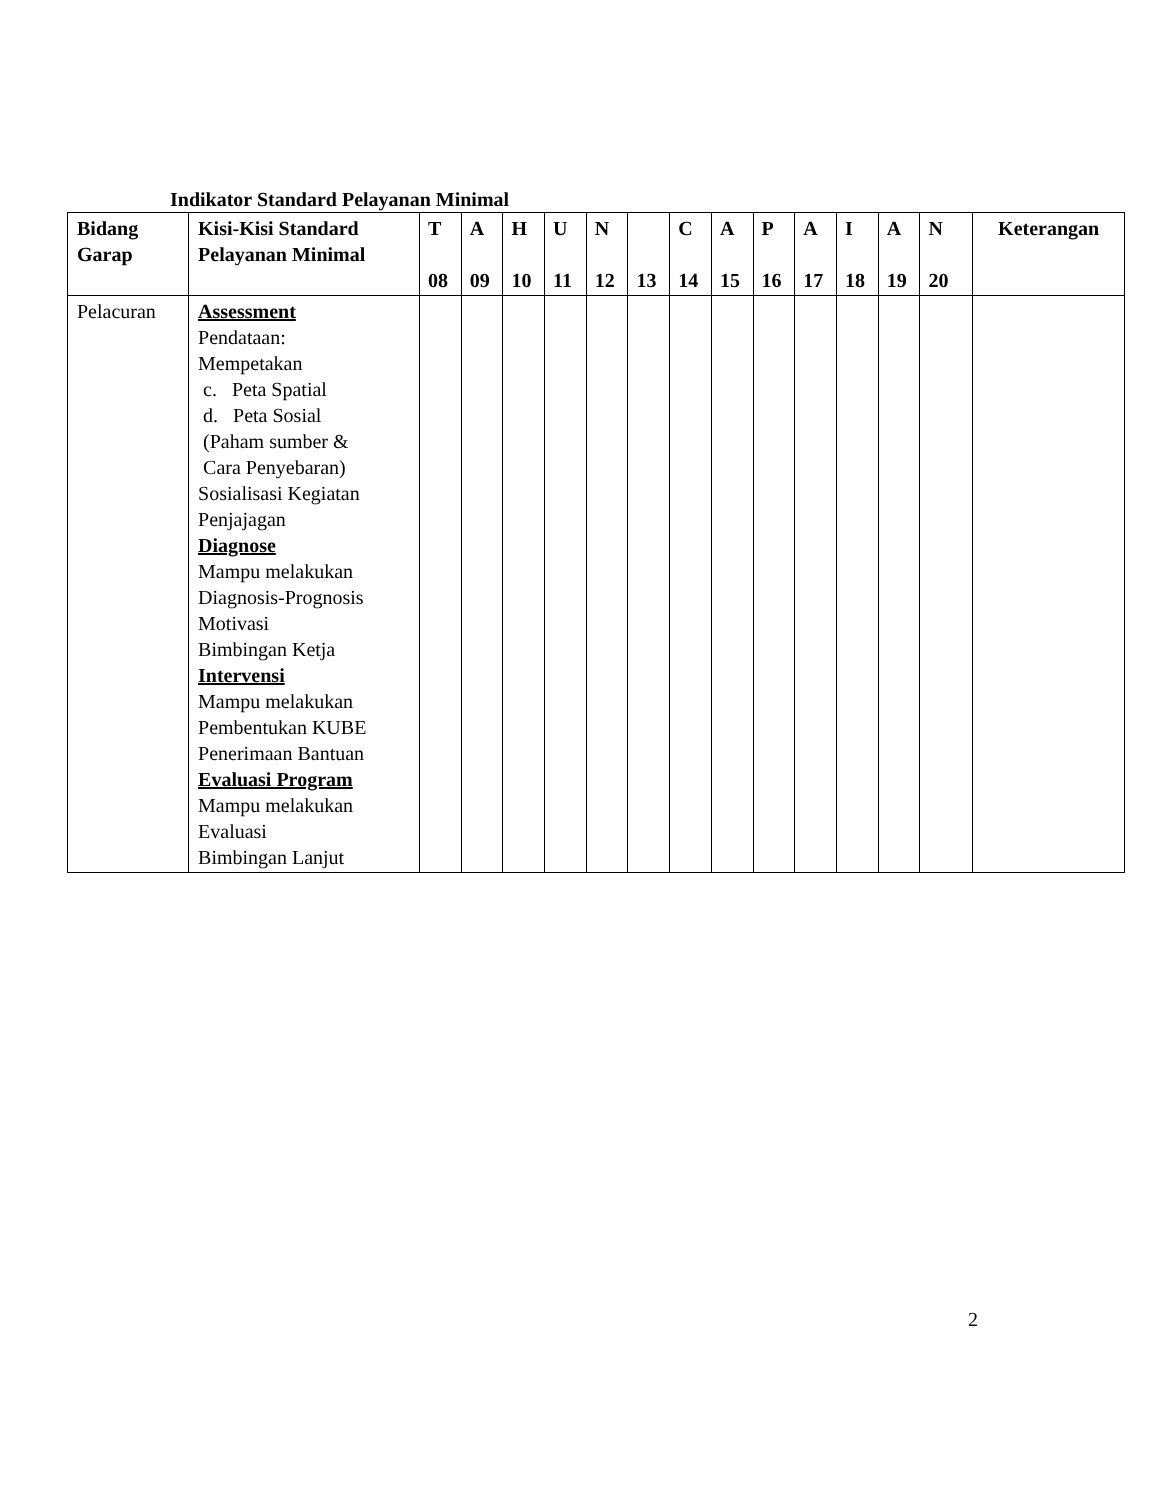Indikator Standard Pelayanan Minimal
| Bidang Garap | Kisi-Kisi Standard Pelayanan Minimal | T 08 | A 09 | H 10 | U 11 | N 12 | 13 | C 14 | A 15 | P 16 | A 17 | I 18 | A 19 | N 20 | Keterangan |
| --- | --- | --- | --- | --- | --- | --- | --- | --- | --- | --- | --- | --- | --- | --- | --- |
| Pelacuran | Assessment Pendataan: Mempetakan c. Peta Spatial d. Peta Sosial (Paham sumber & Cara Penyebaran) Sosialisasi Kegiatan Penjajagan Diagnose Mampu melakukan Diagnosis-Prognosis Motivasi Bimbingan Ketja Intervensi Mampu melakukan Pembentukan KUBE Penerimaan Bantuan Evaluasi Program Mampu melakukan Evaluasi Bimbingan Lanjut | | | | | | | | | | | | | | |
2